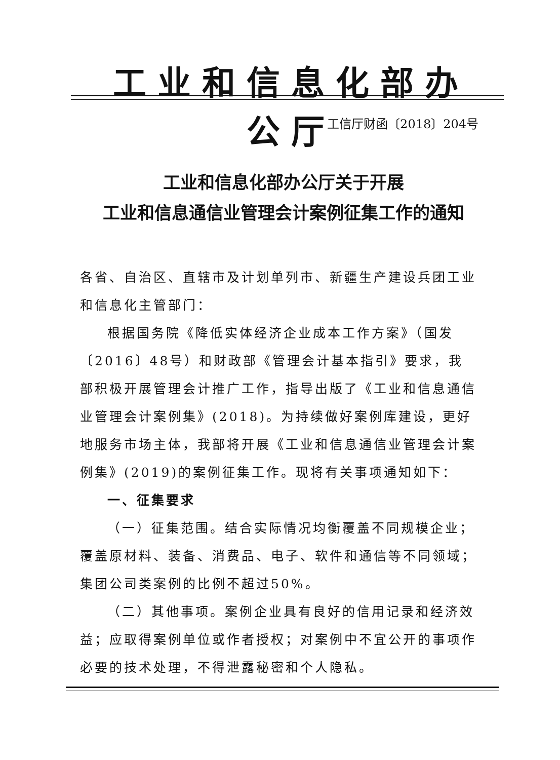工业和信息化部办公厅
工信厅财函〔2018〕204号
工业和信息化部办公厅关于开展
工业和信息通信业管理会计案例征集工作的通知
各省、自治区、直辖市及计划单列市、新疆生产建设兵团工业和信息化主管部门：
根据国务院《降低实体经济企业成本工作方案》（国发〔2016〕48号）和财政部《管理会计基本指引》要求，我部积极开展管理会计推广工作，指导出版了《工业和信息通信业管理会计案例集》(2018)。为持续做好案例库建设，更好地服务市场主体，我部将开展《工业和信息通信业管理会计案例集》(2019)的案例征集工作。现将有关事项通知如下：
一、征集要求
（一）征集范围。结合实际情况均衡覆盖不同规模企业；覆盖原材料、装备、消费品、电子、软件和通信等不同领域；集团公司类案例的比例不超过50%。
（二）其他事项。案例企业具有良好的信用记录和经济效益；应取得案例单位或作者授权；对案例中不宜公开的事项作必要的技术处理，不得泄露秘密和个人隐私。